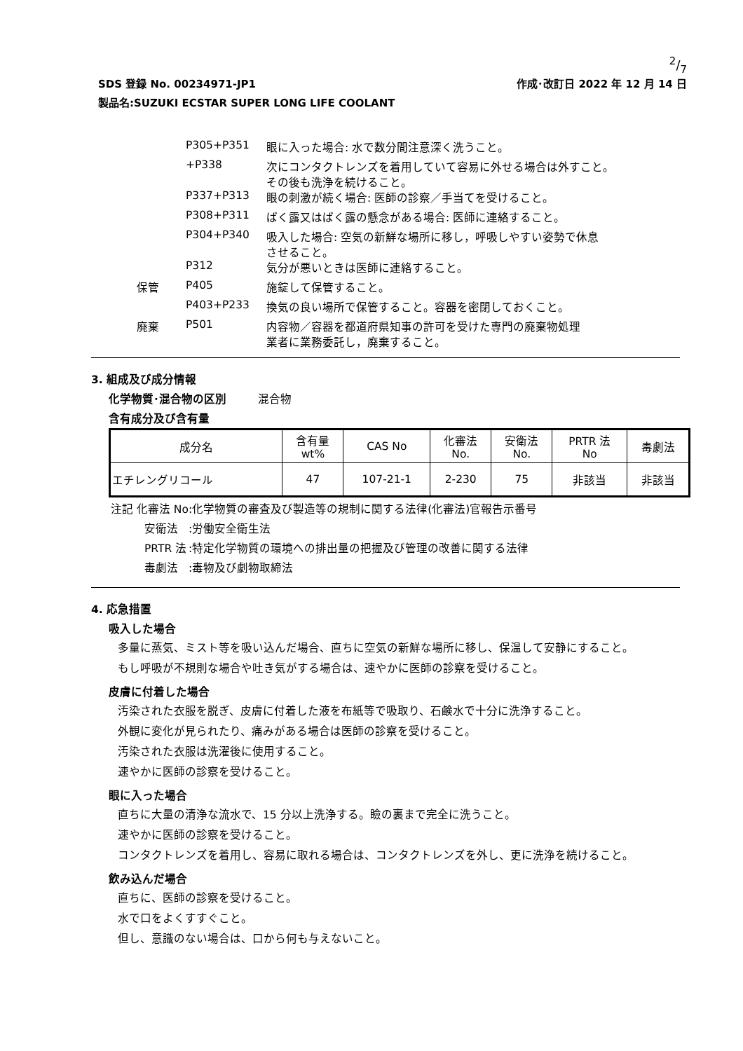2/7
SDS 登録 No. 00234971-JP1 作成･改訂日 2022 年 12 月 14 日
製品名:SUZUKI ECSTAR SUPER LONG LIFE COOLANT
| | P305+P351 | 眼に入った場合: 水で数分間注意深く洗うこと。 |
| | +P338 | 次にコンタクトレンズを着用していて容易に外せる場合は外すこと。 その後も洗浄を続けること。 |
| | P337+P313 | 眼の刺激が続く場合: 医師の診察／手当てを受けること。 |
| | P308+P311 | ばく露又はばく露の懸念がある場合: 医師に連絡すること。 |
| | P304+P340 | 吸入した場合: 空気の新鮮な場所に移し，呼吸しやすい姿勢で休息 させること。 |
| | P312 | 気分が悪いときは医師に連絡すること。 |
| 保管 | P405 | 施錠して保管すること。 |
| | P403+P233 | 換気の良い場所で保管すること。容器を密閉しておくこと。 |
| 廃棄 | P501 | 内容物／容器を都道府県知事の許可を受けた専門の廃棄物処理 業者に業務委託し，廃棄すること。 |
3. 組成及び成分情報
化学物質･混合物の区別 混合物
含有成分及び含有量
| 成分名 | 含有量 wt% | CAS No | 化審法 No. | 安衛法 No. | PRTR 法 No | 毒劇法 |
| --- | --- | --- | --- | --- | --- | --- |
| エチレングリコール | 47 | 107-21-1 | 2-230 | 75 | 非該当 | 非該当 |
| 注記 化審法 No | :化学物質の審査及び製造等の規制に関する法律(化審法)官報告示番号 |
| 安衛法 | :労働安全衛生法 |
| PRTR 法 | :特定化学物質の環境への排出量の把握及び管理の改善に関する法律 |
| 毒劇法 | :毒物及び劇物取締法 |
4. 応急措置
吸入した場合
多量に蒸気、ミスト等を吸い込んだ場合、直ちに空気の新鮮な場所に移し、保温して安静にすること。
もし呼吸が不規則な場合や吐き気がする場合は、速やかに医師の診察を受けること。
皮膚に付着した場合
汚染された衣服を脱ぎ、皮膚に付着した液を布紙等で吸取り、石鹸水で十分に洗浄すること。
外観に変化が見られたり、痛みがある場合は医師の診察を受けること。
汚染された衣服は洗濯後に使用すること。
速やかに医師の診察を受けること。
眼に入った場合
直ちに大量の清浄な流水で、15 分以上洗浄する。瞼の裏まで完全に洗うこと。
速やかに医師の診察を受けること。
コンタクトレンズを着用し、容易に取れる場合は、コンタクトレンズを外し、更に洗浄を続けること。
飲み込んだ場合
直ちに、医師の診察を受けること。
水で口をよくすすぐこと。
但し、意識のない場合は、口から何も与えないこと。